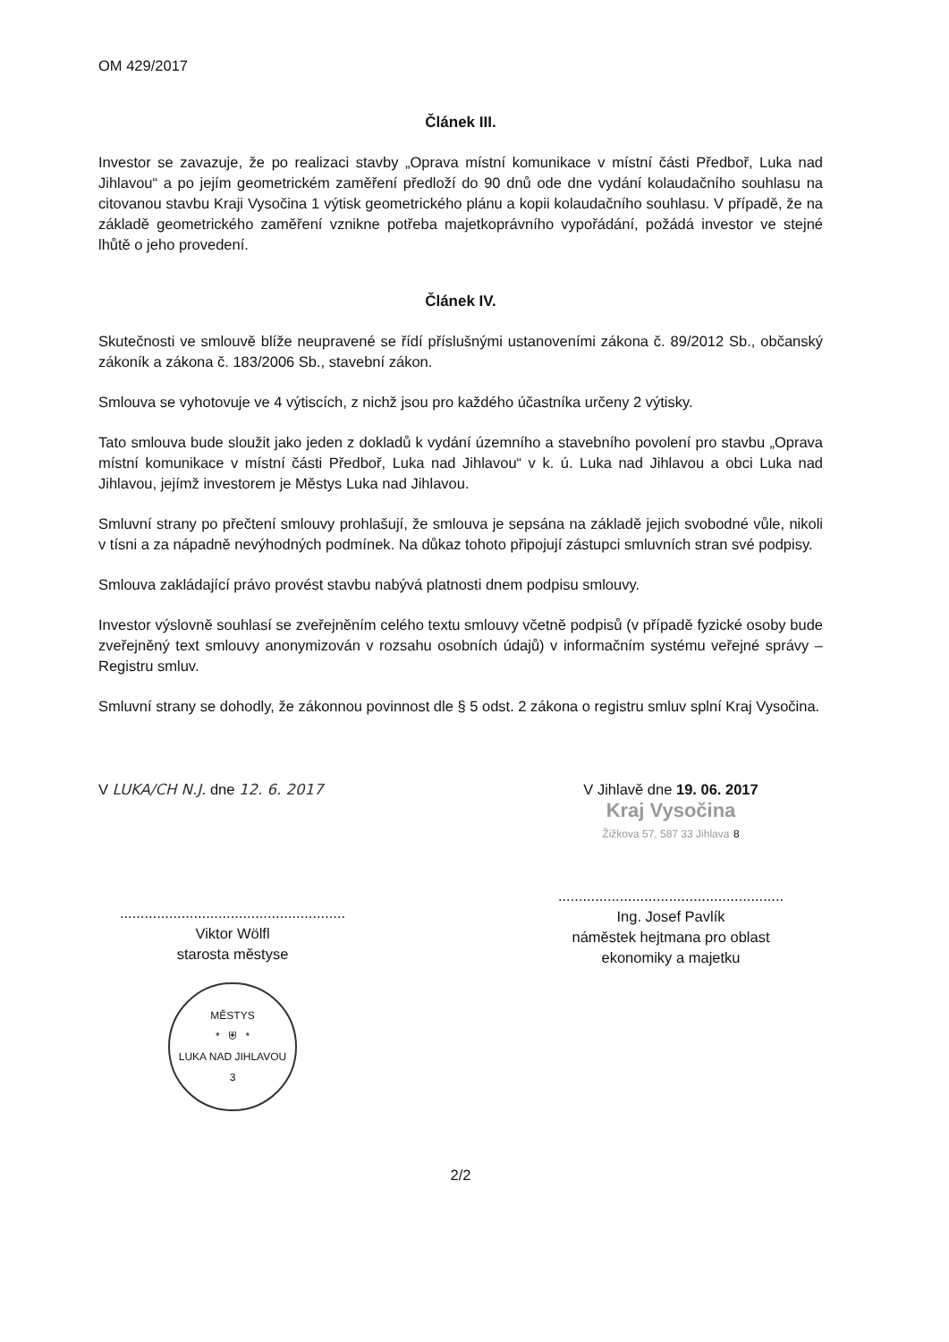OM 429/2017
Článek III.
Investor se zavazuje, že po realizaci stavby „Oprava místní komunikace v místní části Předboř, Luka nad Jihlavou“ a po jejím geometrickém zaměření předloží do 90 dnů ode dne vydání kolaudačního souhlasu na citovanou stavbu Kraji Vysočina 1 výtisk geometrického plánu a kopii kolaudačního souhlasu. V případě, že na základě geometrického zaměření vznikne potřeba majetkoprávního vypořádání, požádá investor ve stejné lhůtě o jeho provedení.
Článek IV.
Skutečnosti ve smlouvě blíže neupravené se řídí příslušnými ustanoveními zákona č. 89/2012 Sb., občanský zákoník a zákona č. 183/2006 Sb., stavební zákon.
Smlouva se vyhotovuje ve 4 výtiscích, z nichž jsou pro každého účastníka určeny 2 výtisky.
Tato smlouva bude sloužit jako jeden z dokladů k vydání územního a stavebního povolení pro stavbu „Oprava místní komunikace v místní části Předboř, Luka nad Jihlavou“ v k. ú. Luka nad Jihlavou a obci Luka nad Jihlavou, jejímž investorem je Městys Luka nad Jihlavou.
Smluvní strany po přečtení smlouvy prohlašují, že smlouva je sepsána na základě jejich svobodné vůle, nikoli v tísni a za nápadně nevýhodných podmínek. Na důkaz tohoto připojují zástupci smluvních stran své podpisy.
Smlouva zakládající právo provést stavbu nabývá platnosti dnem podpisu smlouvy.
Investor výslovně souhlasí se zveřejněním celého textu smlouvy včetně podpisů (v případě fyzické osoby bude zveřejněný text smlouvy anonymizován v rozsahu osobních údajů) v informačním systému veřejné správy – Registru smluv.
Smluvní strany se dohodly, že zákonnou povinnost dle § 5 odst. 2 zákona o registru smluv splní Kraj Vysočina.
V LUKA/CH N.J. dne 12. 6. 2017
.......................................................
Viktor Wölfl
starosta městyse
MĚSTYS
* ⛨ *
LUKA NAD JIHLAVOU
3
V Jihlavě dne 19. 06. 2017
Kraj Vysočina
Žižkova 57, 587 33 Jihlava 8
.......................................................
Ing. Josef Pavlík
náměstek hejtmana pro oblast
ekonomiky a majetku
2/2